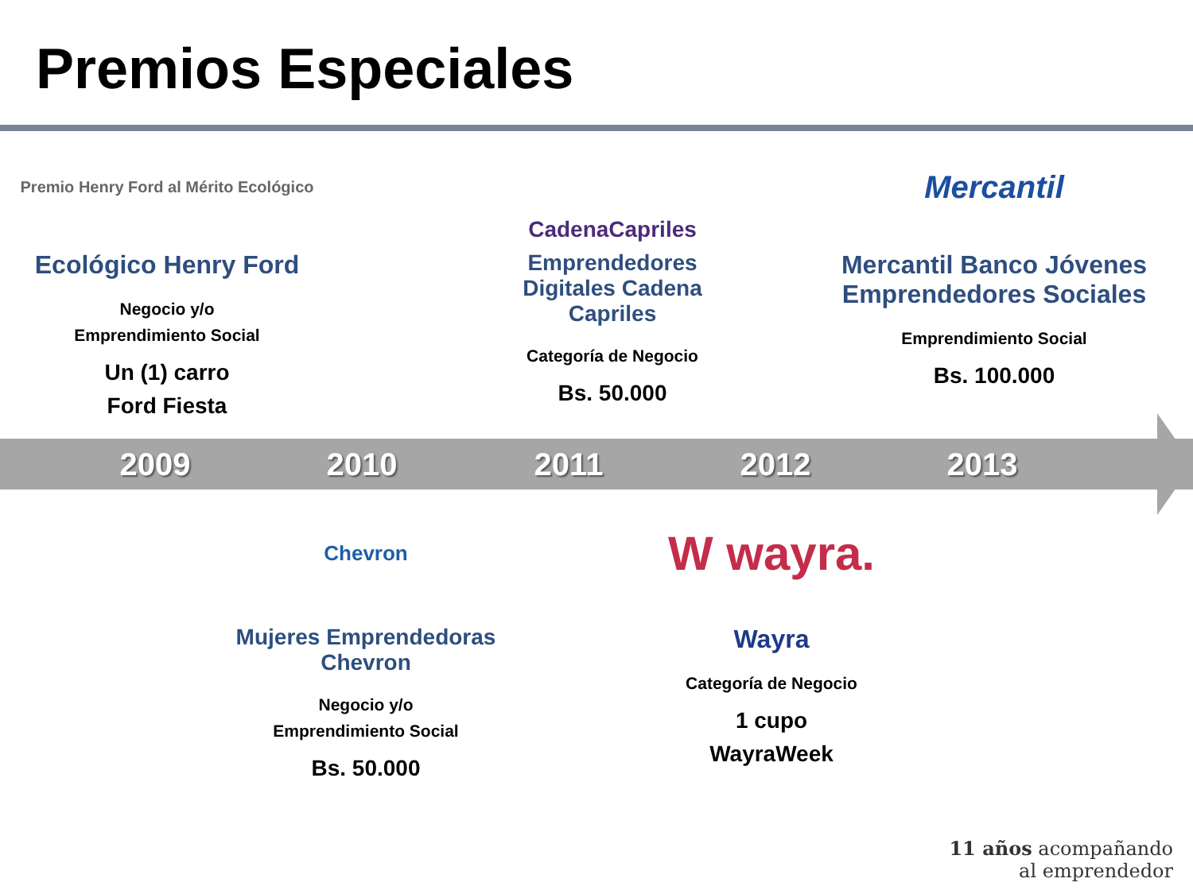Premios Especiales
Premio Henry Ford al Mérito Ecológico
Ecológico Henry Ford
Negocio y/o
Emprendimiento Social
Un (1) carro
Ford Fiesta
CadenaCapriles
Emprendedores Digitales Cadena Capriles
Categoría de Negocio
Bs. 50.000
Mercantil
Mercantil Banco Jóvenes Emprendedores Sociales
Emprendimiento Social
Bs. 100.000
2009 2010 2011 2012 2013
Chevron
Mujeres Emprendedoras Chevron
Negocio y/o
Emprendimiento Social
Bs. 50.000
W wayra.
Wayra
Categoría de Negocio
1 cupo
WayraWeek
11 años acompañando
al emprendedor